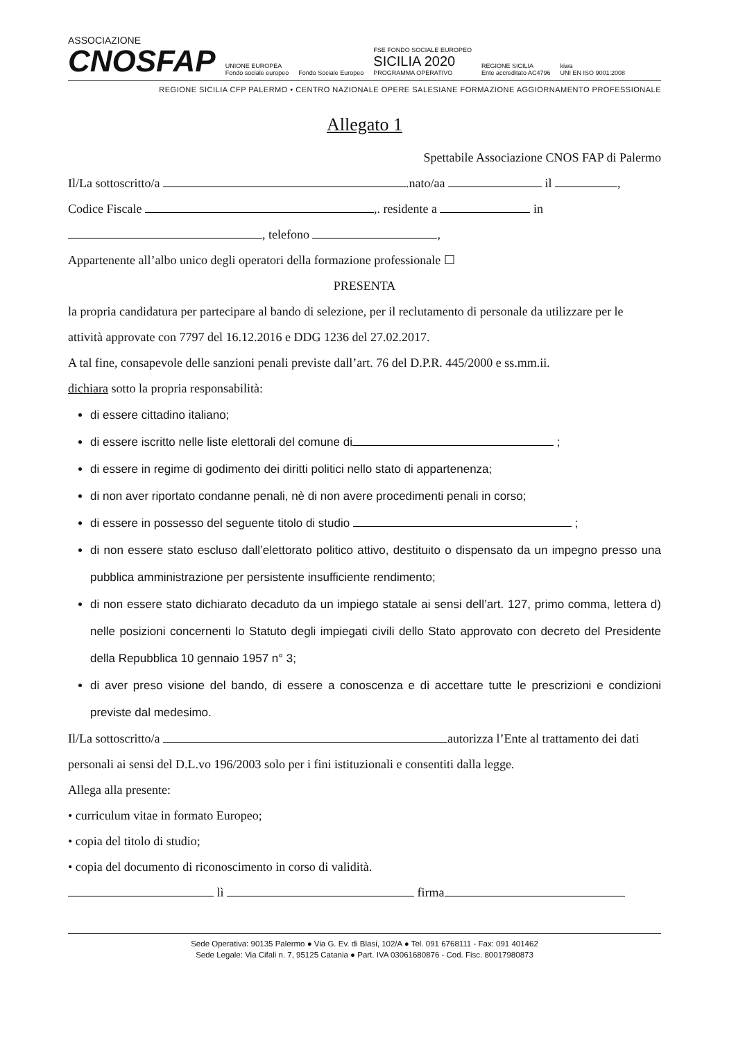ASSOCIAZIONE
CNOSFAP
UNIONE EUROPEA
Fondo sociale europeo
Fondo Sociale Europeo
FSE FONDO SOCIALE EUROPEO
SICILIA 2020
PROGRAMMA OPERATIVO
REGIONE SICILIA
Ente accreditato AC4796
kiwa
UNI EN ISO 9001:2008
REGIONE SICILIA CFP PALERMO • CENTRO NAZIONALE OPERE SALESIANE FORMAZIONE AGGIORNAMENTO PROFESSIONALE
Allegato 1
Spettabile Associazione CNOS FAP di Palermo
Il/La sottoscritto/a .nato/aa il ,
Codice Fiscale ,. residente a in
, telefono ,
Appartenente all’albo unico degli operatori della formazione professionale ☐
PRESENTA
la propria candidatura per partecipare al bando di selezione, per il reclutamento di personale da utilizzare per le attività approvate con 7797 del 16.12.2016 e DDG 1236 del 27.02.2017.
A tal fine, consapevole delle sanzioni penali previste dall’art. 76 del D.P.R. 445/2000 e ss.mm.ii.
dichiara sotto la propria responsabilità:
di essere cittadino italiano;
di essere iscritto nelle liste elettorali del comune di ;
di essere in regime di godimento dei diritti politici nello stato di appartenenza;
di non aver riportato condanne penali, nè di non avere procedimenti penali in corso;
di essere in possesso del seguente titolo di studio ;
di non essere stato escluso dall’elettorato politico attivo, destituito o dispensato da un impegno presso una pubblica amministrazione per persistente insufficiente rendimento;
di non essere stato dichiarato decaduto da un impiego statale ai sensi dell’art. 127, primo comma, lettera d) nelle posizioni concernenti lo Statuto degli impiegati civili dello Stato approvato con decreto del Presidente della Repubblica 10 gennaio 1957 n° 3;
di aver preso visione del bando, di essere a conoscenza e di accettare tutte le prescrizioni e condizioni previste dal medesimo.
Il/La sottoscritto/a autorizza l’Ente al trattamento dei dati personali ai sensi del D.L.vo 196/2003 solo per i fini istituzionali e consentiti dalla legge.
Allega alla presente:
• curriculum vitae in formato Europeo;
• copia del titolo di studio;
• copia del documento di riconoscimento in corso di validità.
lì firma
Sede Operativa: 90135 Palermo ● Via G. Ev. di Blasi, 102/A ● Tel. 091 6768111 - Fax: 091 401462
Sede Legale: Via Cifali n. 7, 95125 Catania ● Part. IVA 03061680876 - Cod. Fisc. 80017980873